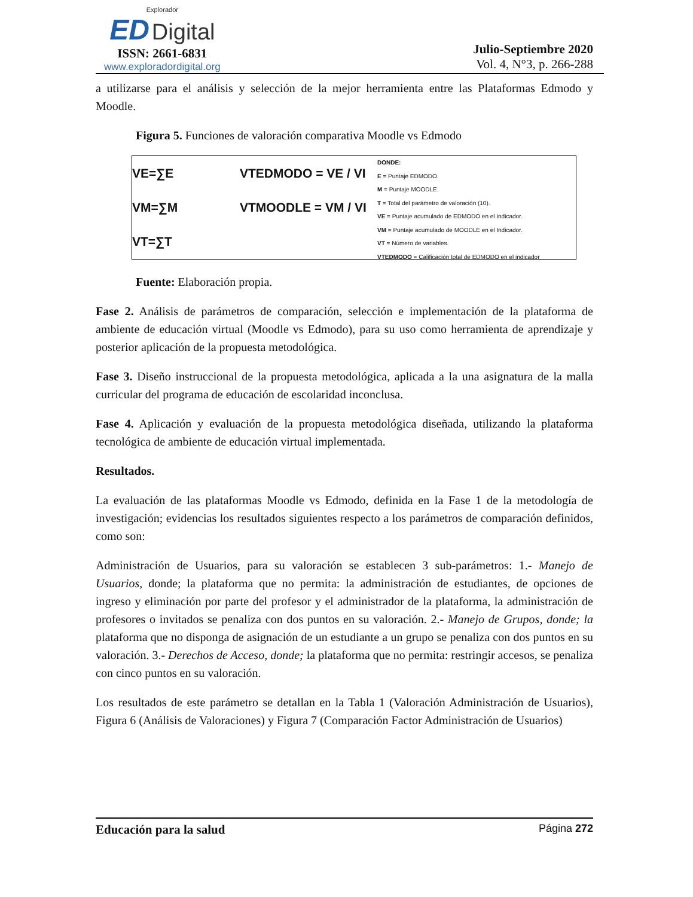Explorador
ED Digital
ISSN: 2661-6831
www.exploradordigital.org
Julio-Septiembre 2020
Vol. 4, N°3, p. 266-288
a utilizarse para el análisis y selección de la mejor herramienta entre las Plataformas Edmodo y Moodle.
Figura 5. Funciones de valoración comparativa Moodle vs Edmodo
VE=∑E
VM=∑M
VT=∑T
VTEDMODO = VE / VI
VTMOODLE = VM / VI
DONDE:
E = Puntaje EDMODO.
M = Puntaje MOODLE.
T = Total del parámetro de valoración (10).
VE = Puntaje acumulado de EDMODO en el Indicador.
VM = Puntaje acumulado de MOODLE en el Indicador.
VT = Número de variables.
VTEDMODO = Calificación total de EDMODO en el indicador
Fuente: Elaboración propia.
Fase 2. Análisis de parámetros de comparación, selección e implementación de la plataforma de ambiente de educación virtual (Moodle vs Edmodo), para su uso como herramienta de aprendizaje y posterior aplicación de la propuesta metodológica.
Fase 3. Diseño instruccional de la propuesta metodológica, aplicada a la una asignatura de la malla curricular del programa de educación de escolaridad inconclusa.
Fase 4. Aplicación y evaluación de la propuesta metodológica diseñada, utilizando la plataforma tecnológica de ambiente de educación virtual implementada.
Resultados.
La evaluación de las plataformas Moodle vs Edmodo, definida en la Fase 1 de la metodología de investigación; evidencias los resultados siguientes respecto a los parámetros de comparación definidos, como son:
Administración de Usuarios, para su valoración se establecen 3 sub-parámetros: 1.- Manejo de Usuarios, donde; la plataforma que no permita: la administración de estudiantes, de opciones de ingreso y eliminación por parte del profesor y el administrador de la plataforma, la administración de profesores o invitados se penaliza con dos puntos en su valoración. 2.- Manejo de Grupos, donde; la plataforma que no disponga de asignación de un estudiante a un grupo se penaliza con dos puntos en su valoración. 3.- Derechos de Acceso, donde; la plataforma que no permita: restringir accesos, se penaliza con cinco puntos en su valoración.
Los resultados de este parámetro se detallan en la Tabla 1 (Valoración Administración de Usuarios), Figura 6 (Análisis de Valoraciones) y Figura 7 (Comparación Factor Administración de Usuarios)
Educación para la salud Página 272